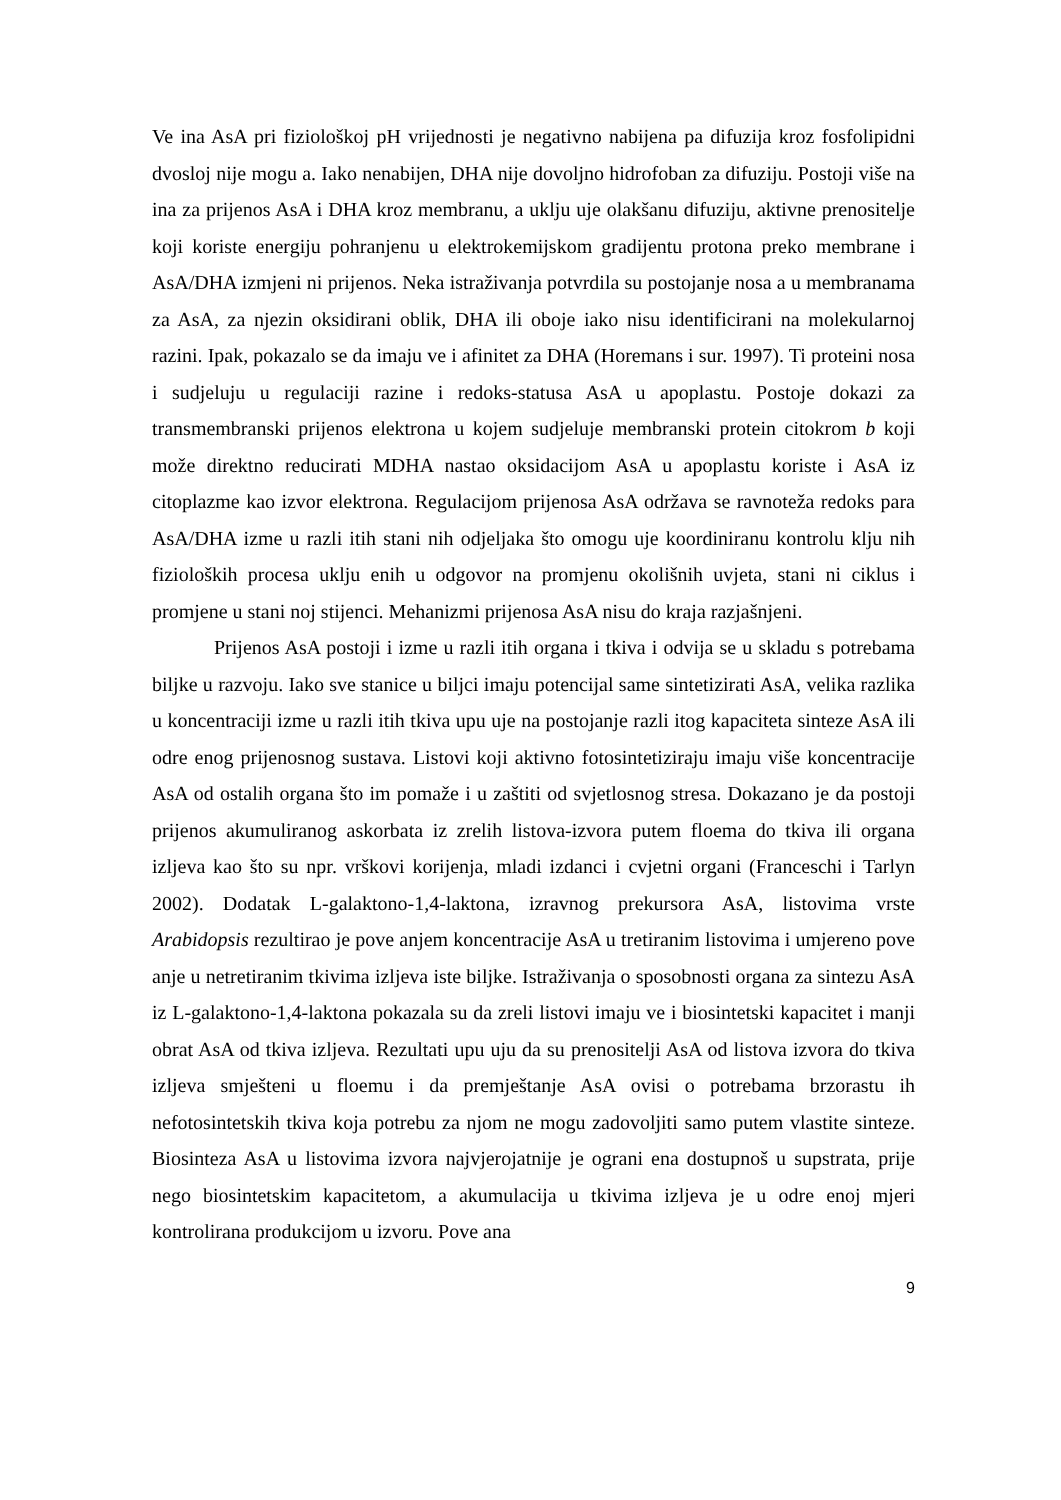Ve ina AsA pri fiziološkoj pH vrijednosti je negativno nabijena pa difuzija kroz fosfolipidni dvosloj nije mogu a. Iako nenabijen, DHA nije dovoljno hidrofoban za difuziju. Postoji više na ina za prijenos AsA i DHA kroz membranu, a uklju uje olakšanu difuziju, aktivne prenositelje koji koriste energiju pohranjenu u elektrokemijskom gradijentu protona preko membrane i AsA/DHA izmjeni ni prijenos. Neka istraživanja potvrdila su postojanje nosa a u membranama za AsA, za njezin oksidirani oblik, DHA ili oboje iako nisu identificirani na molekularnoj razini. Ipak, pokazalo se da imaju ve i afinitet za DHA (Horemans i sur. 1997). Ti proteini nosa i sudjeluju u regulaciji razine i redoks-statusa AsA u apoplastu. Postoje dokazi za transmembranski prijenos elektrona u kojem sudjeluje membranski protein citokrom b koji može direktno reducirati MDHA nastao oksidacijom AsA u apoplastu koriste i AsA iz citoplazme kao izvor elektrona. Regulacijom prijenosa AsA održava se ravnoteža redoks para AsA/DHA izme u razli itih stani nih odjeljaka što omogu uje koordiniranu kontrolu klju nih fizioloških procesa uklju enih u odgovor na promjenu okolišnih uvjeta, stani ni ciklus i promjene u stani noj stijenci. Mehanizmi prijenosa AsA nisu do kraja razjašnjeni.
Prijenos AsA postoji i izme u razli itih organa i tkiva i odvija se u skladu s potrebama biljke u razvoju. Iako sve stanice u biljci imaju potencijal same sintetizirati AsA, velika razlika u koncentraciji izme u razli itih tkiva upu uje na postojanje razli itog kapaciteta sinteze AsA ili odre enog prijenosnog sustava. Listovi koji aktivno fotosintetiziraju imaju više koncentracije AsA od ostalih organa što im pomaže i u zaštiti od svjetlosnog stresa. Dokazano je da postoji prijenos akumuliranog askorbata iz zrelih listova-izvora putem floema do tkiva ili organa izljeva kao što su npr. vrškovi korijenja, mladi izdanci i cvjetni organi (Franceschi i Tarlyn 2002). Dodatak L-galaktono-1,4-laktona, izravnog prekursora AsA, listovima vrste Arabidopsis rezultirao je pove anjem koncentracije AsA u tretiranim listovima i umjereno pove anje u netretiranim tkivima izljeva iste biljke. Istraživanja o sposobnosti organa za sintezu AsA iz L-galaktono-1,4-laktona pokazala su da zreli listovi imaju ve i biosintetski kapacitet i manji obrat AsA od tkiva izljeva. Rezultati upu uju da su prenositelji AsA od listova izvora do tkiva izljeva smješteni u floemu i da premještanje AsA ovisi o potrebama brzorastu ih nefotosintetskih tkiva koja potrebu za njom ne mogu zadovoljiti samo putem vlastite sinteze. Biosinteza AsA u listovima izvora najvjerojatnije je ograni ena dostupnoš u supstrata, prije nego biosintetskim kapacitetom, a akumulacija u tkivima izljeva je u odre enoj mjeri kontrolirana produkcijom u izvoru. Pove ana
9